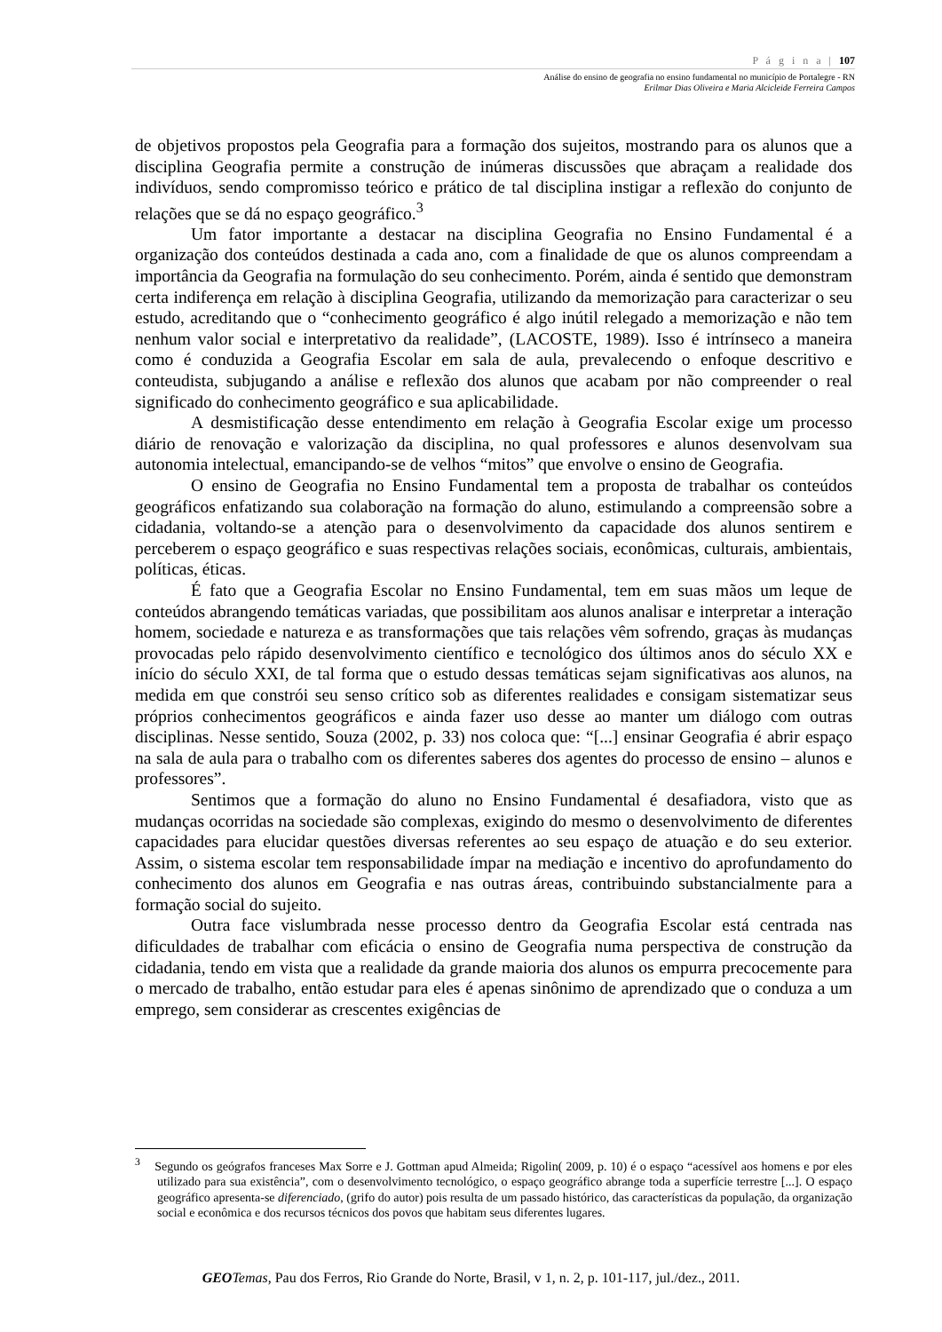P á g i n a | 107
Análise do ensino de geografia no ensino fundamental no município de Portalegre - RN
Erilmar Dias Oliveira e Maria Alcicleide Ferreira Campos
de objetivos propostos pela Geografia para a formação dos sujeitos, mostrando para os alunos que a disciplina Geografia permite a construção de inúmeras discussões que abraçam a realidade dos indivíduos, sendo compromisso teórico e prático de tal disciplina instigar a reflexão do conjunto de relações que se dá no espaço geográfico.<sup>3</sup>
Um fator importante a destacar na disciplina Geografia no Ensino Fundamental é a organização dos conteúdos destinada a cada ano, com a finalidade de que os alunos compreendam a importância da Geografia na formulação do seu conhecimento. Porém, ainda é sentido que demonstram certa indiferença em relação à disciplina Geografia, utilizando da memorização para caracterizar o seu estudo, acreditando que o “conhecimento geográfico é algo inútil relegado a memorização e não tem nenhum valor social e interpretativo da realidade”, (LACOSTE, 1989). Isso é intrínseco a maneira como é conduzida a Geografia Escolar em sala de aula, prevalecendo o enfoque descritivo e conteudista, subjugando a análise e reflexão dos alunos que acabam por não compreender o real significado do conhecimento geográfico e sua aplicabilidade.
A desmistificação desse entendimento em relação à Geografia Escolar exige um processo diário de renovação e valorização da disciplina, no qual professores e alunos desenvolvam sua autonomia intelectual, emancipando-se de velhos “mitos” que envolve o ensino de Geografia.
O ensino de Geografia no Ensino Fundamental tem a proposta de trabalhar os conteúdos geográficos enfatizando sua colaboração na formação do aluno, estimulando a compreensão sobre a cidadania, voltando-se a atenção para o desenvolvimento da capacidade dos alunos sentirem e perceberem o espaço geográfico e suas respectivas relações sociais, econômicas, culturais, ambientais, políticas, éticas.
É fato que a Geografia Escolar no Ensino Fundamental, tem em suas mãos um leque de conteúdos abrangendo temáticas variadas, que possibilitam aos alunos analisar e interpretar a interação homem, sociedade e natureza e as transformações que tais relações vêm sofrendo, graças às mudanças provocadas pelo rápido desenvolvimento científico e tecnológico dos últimos anos do século XX e início do século XXI, de tal forma que o estudo dessas temáticas sejam significativas aos alunos, na medida em que constrói seu senso crítico sob as diferentes realidades e consigam sistematizar seus próprios conhecimentos geográficos e ainda fazer uso desse ao manter um diálogo com outras disciplinas. Nesse sentido, Souza (2002, p. 33) nos coloca que: “[...] ensinar Geografia é abrir espaço na sala de aula para o trabalho com os diferentes saberes dos agentes do processo de ensino – alunos e professores”.
Sentimos que a formação do aluno no Ensino Fundamental é desafiadora, visto que as mudanças ocorridas na sociedade são complexas, exigindo do mesmo o desenvolvimento de diferentes capacidades para elucidar questões diversas referentes ao seu espaço de atuação e do seu exterior. Assim, o sistema escolar tem responsabilidade ímpar na mediação e incentivo do aprofundamento do conhecimento dos alunos em Geografia e nas outras áreas, contribuindo substancialmente para a formação social do sujeito.
Outra face vislumbrada nesse processo dentro da Geografia Escolar está centrada nas dificuldades de trabalhar com eficácia o ensino de Geografia numa perspectiva de construção da cidadania, tendo em vista que a realidade da grande maioria dos alunos os empurra precocemente para o mercado de trabalho, então estudar para eles é apenas sinônimo de aprendizado que o conduza a um emprego, sem considerar as crescentes exigências de
<sup>3</sup> Segundo os geógrafos franceses Max Sorre e J. Gottman apud Almeida; Rigolin( 2009, p. 10) é o espaço “acessível aos homens e por eles utilizado para sua existência”, com o desenvolvimento tecnológico, o espaço geográfico abrange toda a superfície terrestre [...]. O espaço geográfico apresenta-se diferenciado, (grifo do autor) pois resulta de um passado histórico, das características da população, da organização social e econômica e dos recursos técnicos dos povos que habitam seus diferentes lugares.
GEO Temas, Pau dos Ferros, Rio Grande do Norte, Brasil, v 1, n. 2, p. 101-117, jul./dez., 2011.